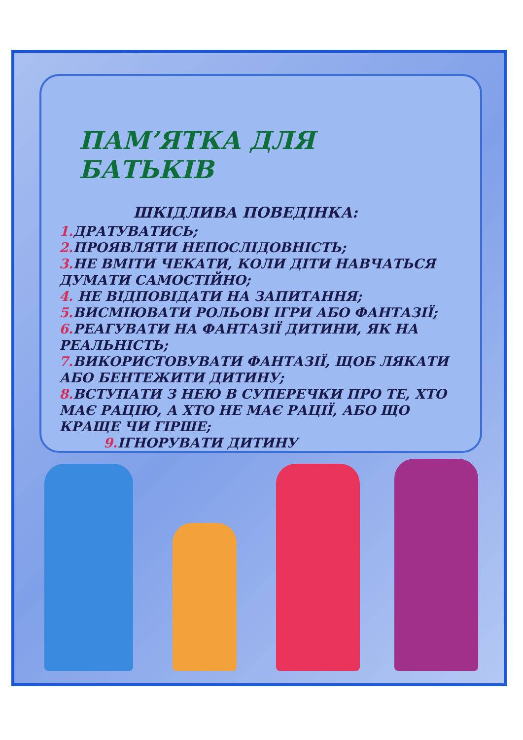ПАМ’ЯТКА ДЛЯ БАТЬКІВ
ШКІДЛИВА ПОВЕДІНКА:
1. ДРАТУВАТИСЬ;
2. ПРОЯВЛЯТИ НЕПОСЛІДОВНІСТЬ;
3. НЕ ВМІТИ ЧЕКАТИ, КОЛИ ДІТИ НАВЧАТЬСЯ ДУМАТИ САМОСТІЙНО;
4. НЕ ВІДПОВІДАТИ НА ЗАПИТАННЯ;
5. ВИСМІЮВАТИ РОЛЬОВІ ІГРИ АБО ФАНТАЗІЇ;
6. РЕАГУВАТИ НА ФАНТАЗІЇ ДИТИНИ, ЯК НА РЕАЛЬНІСТЬ;
7. ВИКОРИСТОВУВАТИ ФАНТАЗІЇ, ЩОБ ЛЯКАТИ АБО БЕНТЕЖИТИ ДИТИНУ;
8. ВСТУПАТИ З НЕЮ В СУПЕРЕЧКИ ПРО ТЕ, ХТО МАЄ РАЦІЮ, А ХТО НЕ МАЄ РАЦІЇ, АБО ЩО КРАЩЕ ЧИ ГІРШЕ;
9. ІГНОРУВАТИ ДИТИНУ